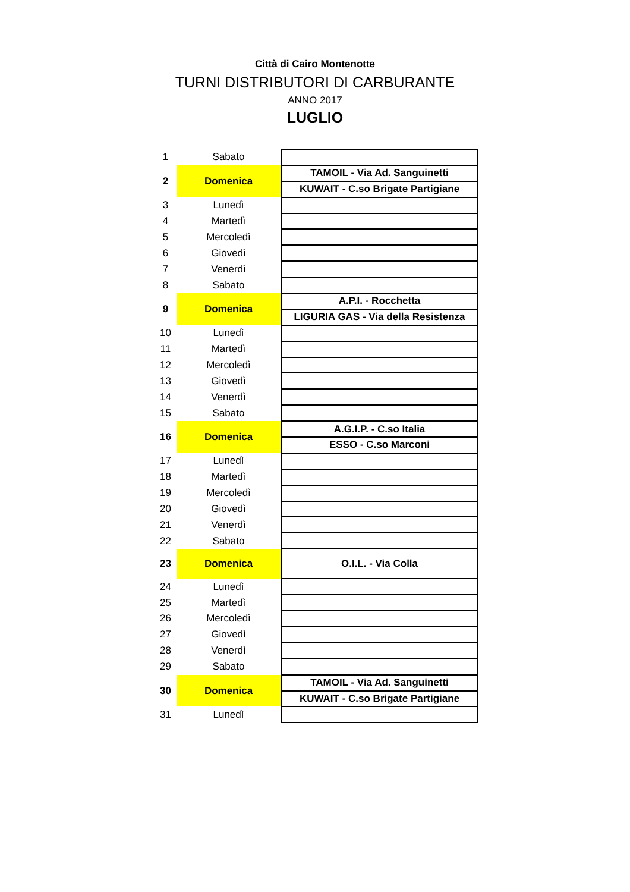Città di Cairo Montenotte
TURNI DISTRIBUTORI DI CARBURANTE
ANNO 2017
LUGLIO
| 1 | Sabato | |
| 2 | Domenica | TAMOIL - Via Ad. Sanguinetti |
| | | KUWAIT - C.so Brigate Partigiane |
| 3 | Lunedì | |
| 4 | Martedì | |
| 5 | Mercoledì | |
| 6 | Giovedì | |
| 7 | Venerdì | |
| 8 | Sabato | |
| 9 | Domenica | A.P.I. - Rocchetta |
| | | LIGURIA GAS - Via della Resistenza |
| 10 | Lunedì | |
| 11 | Martedì | |
| 12 | Mercoledì | |
| 13 | Giovedì | |
| 14 | Venerdì | |
| 15 | Sabato | |
| 16 | Domenica | A.G.I.P. - C.so Italia |
| | | ESSO - C.so Marconi |
| 17 | Lunedì | |
| 18 | Martedì | |
| 19 | Mercoledì | |
| 20 | Giovedì | |
| 21 | Venerdì | |
| 22 | Sabato | |
| 23 | Domenica | O.I.L. - Via Colla |
| 24 | Lunedì | |
| 25 | Martedì | |
| 26 | Mercoledì | |
| 27 | Giovedì | |
| 28 | Venerdì | |
| 29 | Sabato | |
| 30 | Domenica | TAMOIL - Via Ad. Sanguinetti |
| | | KUWAIT - C.so Brigate Partigiane |
| 31 | Lunedì | |